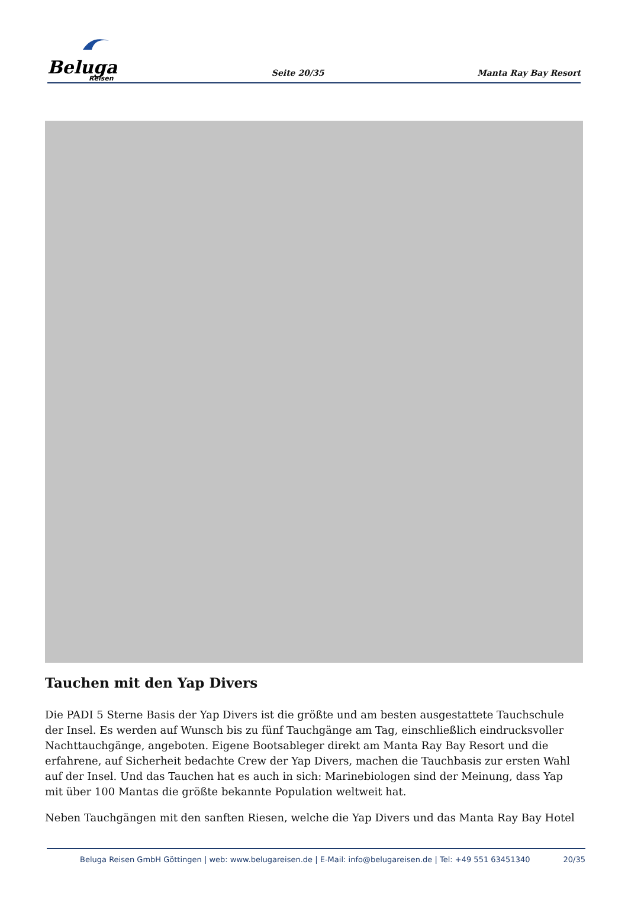Beluga
Reisen
Seite 20/35
Manta Ray Bay Resort
Tauchen mit den Yap Divers
Die PADI 5 Sterne Basis der Yap Divers ist die größte und am besten ausgestattete Tauchschule der Insel. Es werden auf Wunsch bis zu fünf Tauchgänge am Tag, einschließlich eindrucksvoller Nachttauchgänge, angeboten. Eigene Bootsableger direkt am Manta Ray Bay Resort und die erfahrene, auf Sicherheit bedachte Crew der Yap Divers, machen die Tauchbasis zur ersten Wahl auf der Insel. Und das Tauchen hat es auch in sich: Marinebiologen sind der Meinung, dass Yap mit über 100 Mantas die größte bekannte Population weltweit hat.
Neben Tauchgängen mit den sanften Riesen, welche die Yap Divers und das Manta Ray Bay Hotel
Beluga Reisen GmbH Göttingen | web: www.belugareisen.de | E-Mail: info@belugareisen.de | Tel: +49 551 63451340
20/35